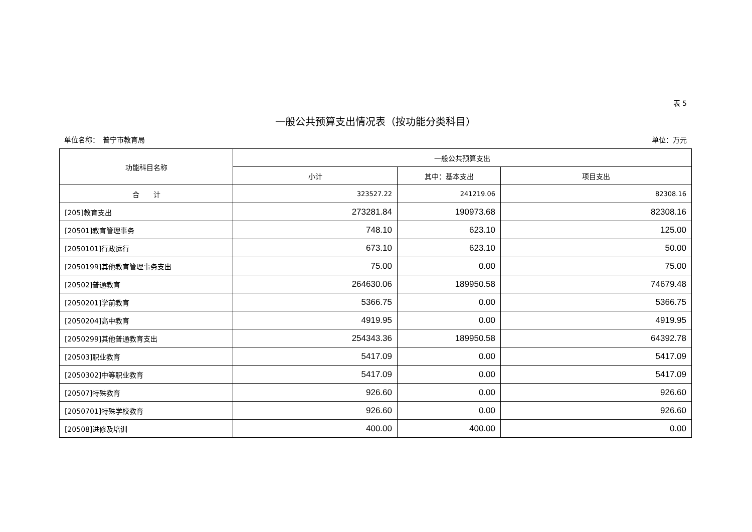表 5
一般公共预算支出情况表（按功能分类科目）
单位名称：　普宁市教育局 单位：万元
| 功能科目名称 | 一般公共预算支出 | | |
| --- | --- | --- | --- |
| | 小计 | 其中：基本支出 | 项目支出 |
| 合 计 | 323527.22 | 241219.06 | 82308.16 |
| [205]教育支出 | 273281.84 | 190973.68 | 82308.16 |
| [20501]教育管理事务 | 748.10 | 623.10 | 125.00 |
| [2050101]行政运行 | 673.10 | 623.10 | 50.00 |
| [2050199]其他教育管理事务支出 | 75.00 | 0.00 | 75.00 |
| [20502]普通教育 | 264630.06 | 189950.58 | 74679.48 |
| [2050201]学前教育 | 5366.75 | 0.00 | 5366.75 |
| [2050204]高中教育 | 4919.95 | 0.00 | 4919.95 |
| [2050299]其他普通教育支出 | 254343.36 | 189950.58 | 64392.78 |
| [20503]职业教育 | 5417.09 | 0.00 | 5417.09 |
| [2050302]中等职业教育 | 5417.09 | 0.00 | 5417.09 |
| [20507]特殊教育 | 926.60 | 0.00 | 926.60 |
| [2050701]特殊学校教育 | 926.60 | 0.00 | 926.60 |
| [20508]进修及培训 | 400.00 | 400.00 | 0.00 |